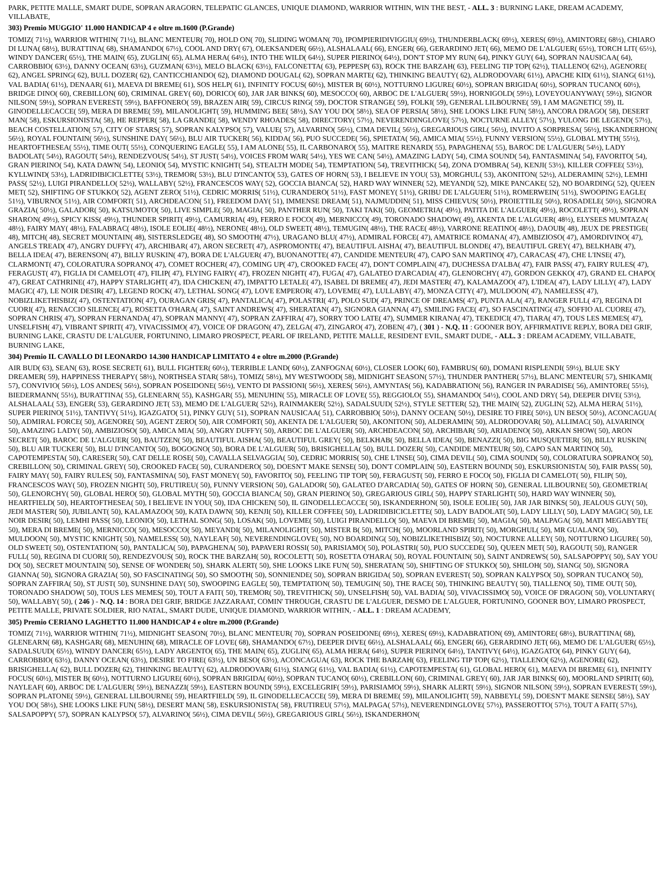PARK, PETITE MALLE, SMART DUDE, SOPRAN ARAGORN, TELEPATIC GLANCES, UNIQUE DIAMOND, WARRIOR WITHIN, WIN THE BEST, - ALL. 3 : BURNING LAKE, DREAM ACADEMY, VILLABATE,
303) Premio MUGGIO' 11.000 HANDICAP 4 e oltre m.1600 (P.Grande)
TOMIZ( 71½), WARRIOR WITHIN( 71½), BLANC MENTEUR( 70), HOLD ON( 70), SLIDING WOMAN( 70), IPOMPIERIDIVIGGIU( 69½), THUNDERBLACK( 69½), XERES( 69½), AMINTORE( 68½), CHIARO DI LUNA( 68½), BURATTINA( 68), SHAMANDO( 67½), COOL AND DRY( 67), OLEKSANDER( 66½), ALSHALAAL( 66), ENGER( 66), GERARDINO JET( 66), MEMO DE L'ALGUER( 65½), TORCH LIT( 65½), WINDY DANCER( 65½), THE MAIN( 65), ZUGLIN( 65), ALMA HERA( 64½), INTO THE WILD( 64½), SUPER PIERINO( 64½), DON'T STOP MY RUN( 64), PINKY GUY( 64), SOPRAN NAUSICAA( 64), CARROBBIO( 63½), DANNY OCEAN( 63½), GUZMAN( 63½), MELO BLACK( 63½), FALCONETTA( 63), PEPPESP( 63), ROCK THE BARZAH( 63), FEELING TIP TOP( 62½), TIALLENO( 62½), AGENORE( 62), ANGEL SPRING( 62), BULL DOZER( 62), CANTICCHIANDO( 62), DIAMOND DOUGAL( 62), SOPRAN MARTE( 62), THINKING BEAUTY( 62), ALDRODOVAR( 61½), APACHE KID( 61½), SIANG( 61½), VAL BADIA( 61½), DENAAR( 61), MAEVA DI BREME( 61), SOS HELP( 61), INFINITY FOCUS( 60½), MISTER B( 60½), NOTTURNO LIGURE( 60½), SOPRAN BRIGIDA( 60½), SOPRAN TUCANO( 60½), BRIDGE DINO( 60), CREBILLON( 60), CRIMINAL GREY( 60), DORICO( 60), JAR JAR BINKS( 60), MESOCCO( 60), ARBOC DE L'ALGUER( 59½), HORNIGOLD( 59½), LOVEYOUANYWAY( 59½), SIGNOR NILSON( 59½), SOPRAN EVEREST( 59½), BAFFONERO( 59), BRAZEN AIR( 59), CIRCUS RING( 59), DOCTOR STRANGE( 59), FOLKI( 59), GENERAL LILBOURNE( 59), I AM MAGNETIC( 59), IL GINODELLECACCE( 59), MERA DI BREME( 59), MILANOLIGHT( 59), HUMMING BEE( 58½), SAY YOU DO( 58½), SEA OF PERSIA( 58½), SHE LOOKS LIKE FUN( 58½), ANCORA DRAGO( 58), DESERT MAN( 58), ESKURSIONISTA( 58), HE REPPER( 58), LA GRANDE( 58), WENDY RHOADES( 58), DIRECTORY( 57½), NEVERENDINGLOVE( 57½), NOCTURNE ALLEY( 57½), YULONG DE LEGEND( 57½), BEACH COSTELLATION( 57), CITY OF STARS( 57), SOPRAN KALYPSO( 57), VALUE( 57), ALVARINO( 56½), CIMA DEVIL( 56½), GREGARIOUS GIRL( 56½), INVITO A SORPRESA( 56½), ISKANDERHON( 56½), ROYAL FOUNTAIN( 56½), SUNSHINE DAY( 56½), BLU AIR TUCKER( 56), KIDDA( 56), PUO SUCCEDE( 56), SPIETATA( 56), AMICA MIA( 55½), FUNNY VERSION( 55½), GLOBAL MYTH( 55½), HEARTOFTHESEA( 55½), TIME OUT( 55½), CONQUERING EAGLE( 55), I AM ALONE( 55), IL CARBONARO( 55), MAITRE RENARD( 55), PAPAGHENA( 55), BAROC DE L'ALGUER( 54½), LADY BADOLAT( 54½), RAGOUT( 54½), RENDEZVOUS( 54½), ST JUST( 54½), VOICES FROM WAR( 54½), YES WE CAN( 54½), AMAZING LADY( 54), CIMA SOUND( 54), FANTASMINA( 54), FAVORITO( 54), GRAN PIERINO( 54), KATA DAWN( 54), LEONIO( 54), MYSTIC KNIGHT( 54), STEALTH MODE( 54), TEMPTATION( 54), TREVITHICK( 54), ZONA D'OMBRA( 54), KENJI( 53½), KILLER COFFEE( 53½), KYLLWIND( 53½), LADRIDIBICICLETTE( 53½), TREMOR( 53½), BLU D'INCANTO( 53), GATES OF HORN( 53), I BELIEVE IN YOU( 53), MORGHUL( 53), AKONITON( 52½), ALDERAMIN( 52½), LEMHI PASS( 52½), LUIGI PIRANDELLO( 52½), WALLABY( 52½), FRANCESCOS WAY( 52), GOCCIA BIANCA( 52), HARD WAY WINNER( 52), MEYANDI( 52), MIKE PANCAKE( 52), NO BOARDING( 52), QUEEN MET( 52), SHIFTING OF STUKKO( 52), AGENT ZERO( 51½), CEDRIC MORRIS( 51½), CURANDERO( 51½), FAST MONEY( 51½), GRIBU DE L'ALGUER( 51½), ROMERWEIN( 51½), SWOOPING EAGLE( 51½), VIBURNO( 51½), AIR COMFORT( 51), ARCHDEACON( 51), FREEDOM DAY( 51), IMMENSE DREAM( 51), NAJMUDDIN( 51), MISS CHIEVUS( 50½), PROIETTILE( 50½), ROSADELE( 50½), SIGNORA GRAZIA( 50½), GALADOR( 50), KATSUMOTO( 50), LIVE SIMPLE( 50), MAGIA( 50), PANTHER RUN( 50), TAKI TAKI( 50), GEOMETRIA( 49½), PATITA DE L'ALGUER( 49½), ROCOLETT( 49½), SOPRAN SHARON( 49½), SPICY KISS( 49½), THUNDER SPIRIT( 49½), CAMURRIA( 49), FERRO E FOCO( 49), MERNICCO( 49), TORONADO SHADOW( 49), AKENTA DE L'ALGUER( 48½), ELYSEES MUMTAZA( 48½), FAIRY MAY( 48½), FALABRAC( 48½), ISOLE EOLIE( 48½), NERONE( 48½), OLD SWEET( 48½), TEMUGIN( 48½), THE RACE( 48½), VARRONE REATINO( 48½), DAOUB( 48), JEUX DE PRESTIGE( 48), MITCH( 48), SECRET MOUNTAIN( 48), SISTERSLEDGE( 48), SO SMOOTH( 47½), URAGANO BLU( 47½), ADMIRAL FORCE( 47), AMATRICE ROMANA( 47), AMBIZIOSO( 47), AMORDIVINO( 47), ANGELS TREAD( 47), ANGRY DUFFY( 47), ARCHIBAR( 47), ARON SECRET( 47), ASPROMONTE( 47), BEAUTIFUL AISHA( 47), BEAUTIFUL BLONDE( 47), BEAUTIFUL GREY( 47), BELKHAB( 47), BELLA IDEA( 47), BERENSON( 47), BILLY RUSKIN( 47), BORA DE L'ALGUER( 47), BUONANOTTE( 47), CANDIDE MENTEUR( 47), CAPO SAN MARTINO( 47), CARACAS( 47), CHE L'INSE( 47), CLARMONT( 47), COLORATURA SOPRANO( 47), COMET ROCHER( 47), COMING UP( 47), CROOKED FACE( 47), DON'T COMPLAIN( 47), DUCHESSA D'ALBA( 47), FAIR PASS( 47), FAIRY RULES( 47), FERAGUST( 47), FIGLIA DI CAMELOT( 47), FILIP( 47), FLYING FAIRY( 47), FROZEN NIGHT( 47), FUGA( 47), GALATEO D'ARCADIA( 47), GLENORCHY( 47), GORDON GEKKO( 47), GRAND EL CHAPO( 47), GREAT CATHRINE( 47), HAPPY STARLIGHT( 47), IDA CHICKEN( 47), IMPATTO LETALE( 47), ISABEL DI BREME( 47), JEDI MASTER( 47), KALAMAZOO( 47), L'IDEA( 47), LADY LILLY( 47), LADY MAGIC( 47), LE NOIR DESIR( 47), LEGEND ROCK( 47), LETHAL SONG( 47), LOVE EMPEROR( 47), LOVEME( 47), LULLABY( 47), MONZA CITY( 47), MULDOON( 47), NAMELESS( 47), NOBIZLIKETHISBIZ( 47), OSTENTATION( 47), OURAGAN GRIS( 47), PANTALICA( 47), POLASTRI( 47), POLO SUD( 47), PRINCE OF DREAMS( 47), PUNTA ALA( 47), RANGER FULL( 47), REGINA DI CUORI( 47), RENACCIO SILENCE( 47), ROSETTA O'HARA( 47), SAINT ANDREWS( 47), SHERATAN( 47), SIGNORA GIANNA( 47), SMILING FACE( 47), SO FASCINATING( 47), SOFFIO AL CUORE( 47), SOPRAN CHRIS( 47), SOPRAN FERNANDA( 47), SOPRAN MANNY( 47), SOPRAN ZAFFIRA( 47), SORRY TOO LATE( 47), SUMMER KIRANA( 47), TEKEDICI( 47), TIARA( 47), TOUS LES MEMES( 47), UNSELFISH( 47), VIBRANT SPIRIT( 47), VIVACISSIMO( 47), VOICE OF DRAGON( 47), ZELGA( 47), ZINGARO( 47), ZOBEN( 47), ( 301 ) - N.Q. 11 : GOONER BOY, AFFIRMATIVE REPLY, BORA DEI GRIF, BURNING LAKE, CRASTU DE L'ALGUER, FORTUNINO, LIMARO PROSPECT, PEARL OF IRELAND, PETITE MALLE, RESIDENT EVIL, SMART DUDE, - ALL. 3 : DREAM ACADEMY, VILLABATE, BURNING LAKE,
304) Premio IL CAVALLO DI LEONARDO 14.300 HANDICAP LIMITATO 4 e oltre m.2000 (P.Grande)
AIR BUD( 63), SEAN( 63), ROSE SECRET( 61), BULL FIGHTER( 60½), TERRIBLE LAND( 60½), ZANFOGNA( 60½), CLOSER LOOK( 60), FAMBRUS( 60), DOMANI RISPLENDI( 59½), BLUE SKY DREAMER( 59), HAPPINESS THERAPY( 58½), NORTHSEA STAR( 58½), TOMIZ( 58½), MY WESTWOOD( 58), MIDNIGHT SEASON( 57½), THUNDER PANTHER( 57½), BLANC MENTEUR( 57), SHIKAMI( 57), CONVIVIO( 56½), LOS ANDES( 56½), SOPRAN POSEIDONE( 56½), VENTO DI PASSIONI( 56½), XERES( 56½), AMYNTAS( 56), KADABRATION( 56), RANGER IN PARADISE( 56), AMINTORE( 55½), BIEDERMANN( 55½), BURATTINA( 55), GLENEARN( 55), KASHGAR( 55), MENUHIN( 55), MIRACLE OF LOVE( 55), REGGIOLO( 55), SHAMANDO( 54½), COOL AND DRY( 54), DEEPER DIVE( 53½), ALSHALAAL( 53), ENGER( 53), GERARDINO JET( 53), MEMO DE L'ALGUER( 52½), RAINMAKER( 52½), SADALSUUD( 52½), STYLE SETTER( 52), THE MAIN( 52), ZUGLIN( 52), ALMA HERA( 51½), SUPER PIERINO( 51½), TANTIVY( 51½), IGAZGATO( 51), PINKY GUY( 51), SOPRAN NAUSICAA( 51), CARROBBIO( 50½), DANNY OCEAN( 50½), DESIRE TO FIRE( 50½), UN BESO( 50½), ACONCAGUA( 50), ADMIRAL FORCE( 50), AGENORE( 50), AGENT ZERO( 50), AIR COMFORT( 50), AKENTA DE L'ALGUER( 50), AKONITON( 50), ALDERAMIN( 50), ALDRODOVAR( 50), ALLIMAC( 50), ALVARINO( 50), AMAZING LADY( 50), AMBIZIOSO( 50), AMICA MIA( 50), ANGRY DUFFY( 50), ARBOC DE L'ALGUER( 50), ARCHDEACON( 50), ARCHIBAR( 50), ARIADENO( 50), ARKAN SHOW( 50), ARON SECRET( 50), BAROC DE L'ALGUER( 50), BAUTZEN( 50), BEAUTIFUL AISHA( 50), BEAUTIFUL GREY( 50), BELKHAB( 50), BELLA IDEA( 50), BENAZZI( 50), BIG MUSQUETIER( 50), BILLY RUSKIN( 50), BLU AIR TUCKER( 50), BLU D'INCANTO( 50), BOGOGNO( 50), BORA DE L'ALGUER( 50), BRISIGHELLA( 50), BULL DOZER( 50), CANDIDE MENTEUR( 50), CAPO SAN MARTINO( 50), CAPOTEMPESTA( 50), CARESER( 50), CAT DELLE ROSE( 50), CAVALLA SELVAGGIA( 50), CEDRIC MORRIS( 50), CHE L'INSE( 50), CIMA DEVIL( 50), CIMA SOUND( 50), COLORATURA SOPRANO( 50), CREBILLON( 50), CRIMINAL GREY( 50), CROOKED FACE( 50), CURANDERO( 50), DOESN'T MAKE SENSE( 50), DON'T COMPLAIN( 50), EASTERN BOUND( 50), ESKURSIONISTA( 50), FAIR PASS( 50), FAIRY MAY( 50), FAIRY RULES( 50), FANTASMINA( 50), FAST MONEY( 50), FAVORITO( 50), FEELING TIP TOP( 50), FERAGUST( 50), FERRO E FOCO( 50), FIGLIA DI CAMELOT( 50), FILIP( 50), FRANCESCOS WAY( 50), FROZEN NIGHT( 50), FRUTIREU( 50), FUNNY VERSION( 50), GALADOR( 50), GALATEO D'ARCADIA( 50), GATES OF HORN( 50), GENERAL LILBOURNE( 50), GEOMETRIA( 50), GLENORCHY( 50), GLOBAL HERO( 50), GLOBAL MYTH( 50), GOCCIA BIANCA( 50), GRAN PIERINO( 50), GREGARIOUS GIRL( 50), HAPPY STARLIGHT( 50), HARD WAY WINNER( 50), HEARTFIELD( 50), HEARTOFTHESEA( 50), I BELIEVE IN YOU( 50), IDA CHICKEN( 50), IL GINODELLECACCE( 50), ISKANDERHON( 50), ISOLE EOLIE( 50), JAR JAR BINKS( 50), JEALOUS GUY( 50), JEDI MASTER( 50), JUBILANT( 50), KALAMAZOO( 50), KATA DAWN( 50), KENJI( 50), KILLER COFFEE( 50), LADRIDIBICICLETTE( 50), LADY BADOLAT( 50), LADY LILLY( 50), LADY MAGIC( 50), LE NOIR DESIR( 50), LEMHI PASS( 50), LEONIO( 50), LETHAL SONG( 50), LOSAK( 50), LOVEME( 50), LUIGI PIRANDELLO( 50), MAEVA DI BREME( 50), MAGIA( 50), MALPAGA( 50), MATI MEGABYTE( 50), MERA DI BREME( 50), MERNICCO( 50), MESOCCO( 50), MEYANDI( 50), MILANOLIGHT( 50), MISTER B( 50), MITCH( 50), MOORLAND SPIRIT( 50), MORGHUL( 50), MR GUALANO( 50), MULDOON( 50), MYSTIC KNIGHT( 50), NAMELESS( 50), NAYLEAF( 50), NEVERENDINGLOVE( 50), NO BOARDING( 50), NOBIZLIKETHISBIZ( 50), NOCTURNE ALLEY( 50), NOTTURNO LIGURE( 50), OLD SWEET( 50), OSTENTATION( 50), PANTALICA( 50), PAPAGHENA( 50), PAPAVERI ROSSI( 50), PARISIAMO( 50), POLASTRI( 50), PUO SUCCEDE( 50), QUEEN MET( 50), RAGOUT( 50), RANGER FULL( 50), REGINA DI CUORI( 50), RENDEZVOUS( 50), ROCK THE BARZAH( 50), ROCOLETT( 50), ROSETTA O'HARA( 50), ROYAL FOUNTAIN( 50), SAINT ANDREWS( 50), SALSAPOPPY( 50), SAY YOU DO( 50), SECRET MOUNTAIN( 50), SENSE OF WONDER( 50), SHARK ALERT( 50), SHE LOOKS LIKE FUN( 50), SHERATAN( 50), SHIFTING OF STUKKO( 50), SHILOH( 50), SIANG( 50), SIGNORA GIANNA( 50), SIGNORA GRAZIA( 50), SO FASCINATING( 50), SO SMOOTH( 50), SONNIENDE( 50), SOPRAN BRIGIDA( 50), SOPRAN EVEREST( 50), SOPRAN KALYPSO( 50), SOPRAN TUCANO( 50), SOPRAN ZAFFIRA( 50), ST JUST( 50), SUNSHINE DAY( 50), SWOOPING EAGLE( 50), TEMPTATION( 50), TEMUGIN( 50), THE RACE( 50), THINKING BEAUTY( 50), TIALLENO( 50), TIME OUT( 50), TORONADO SHADOW( 50), TOUS LES MEMES( 50), TOUT A FAIT( 50), TREMOR( 50), TREVITHICK( 50), UNSELFISH( 50), VAL BADIA( 50), VIVACISSIMO( 50), VOICE OF DRAGON( 50), VOLUNTARY( 50), WALLABY( 50), ( 246 ) - N.Q. 14 : BORA DEI GRIF, BRIDGE JAZZARAAT, COMIN' THROUGH, CRASTU DE L'ALGUER, DESMO DE L'ALGUER, FORTUNINO, GOONER BOY, LIMARO PROSPECT, PETITE MALLE, PRIVATE SOLDIER, RIO NATAL, SMART DUDE, UNIQUE DIAMOND, WARRIOR WITHIN, - ALL. 1 : DREAM ACADEMY,
305) Premio CERIANO LAGHETTO 11.000 HANDICAP 4 e oltre m.2000 (P.Grande)
TOMIZ( 71½), WARRIOR WITHIN( 71½), MIDNIGHT SEASON( 70½), BLANC MENTEUR( 70), SOPRAN POSEIDONE( 69½), XERES( 69½), KADABRATION( 69), AMINTORE( 68½), BURATTINA( 68), GLENEARN( 68), KASHGAR( 68), MENUHIN( 68), MIRACLE OF LOVE( 68), SHAMANDO( 67½), DEEPER DIVE( 66½), ALSHALAAL( 66), ENGER( 66), GERARDINO JET( 66), MEMO DE L'ALGUER( 65½), SADALSUUD( 65½), WINDY DANCER( 65½), LADY ARGENTO( 65), THE MAIN( 65), ZUGLIN( 65), ALMA HERA( 64½), SUPER PIERINO( 64½), TANTIVY( 64½), IGAZGATO( 64), PINKY GUY( 64), CARROBBIO( 63½), DANNY OCEAN( 63½), DESIRE TO FIRE( 63½), UN BESO( 63½), ACONCAGUA( 63), ROCK THE BARZAH( 63), FEELING TIP TOP( 62½), TIALLENO( 62½), AGENORE( 62), BRISIGHELLA( 62), BULL DOZER( 62), THINKING BEAUTY( 62), ALDRODOVAR( 61½), SIANG( 61½), VAL BADIA( 61½), CAPOTEMPESTA( 61), GLOBAL HERO( 61), MAEVA DI BREME( 61), INFINITY FOCUS( 60½), MISTER B( 60½), NOTTURNO LIGURE( 60½), SOPRAN BRIGIDA( 60½), SOPRAN TUCANO( 60½), CREBILLON( 60), CRIMINAL GREY( 60), JAR JAR BINKS( 60), MOORLAND SPIRIT( 60), NAYLEAF( 60), ARBOC DE L'ALGUER( 59½), BENAZZI( 59½), EASTERN BOUND( 59½), EXCELEGRIF( 59½), PARISIAMO( 59½), SHARK ALERT( 59½), SIGNOR NILSON( 59½), SOPRAN EVEREST( 59½), SOPRAN PLATONE( 59½), GENERAL LILBOURNE( 59), HEARTFIELD( 59), IL GINODELLECACCE( 59), MERA DI BREME( 59), MILANOLIGHT( 59), NABBEYL( 59), DOESN'T MAKE SENSE( 58½), SAY YOU DO( 58½), SHE LOOKS LIKE FUN( 58½), DESERT MAN( 58), ESKURSIONISTA( 58), FRUTIREU( 57½), MALPAGA( 57½), NEVERENDINGLOVE( 57½), PASSEROTTO( 57½), TOUT A FAIT( 57½), SALSAPOPPY( 57), SOPRAN KALYPSO( 57), ALVARINO( 56½), CIMA DEVIL( 56½), GREGARIOUS GIRL( 56½), ISKANDERHON(